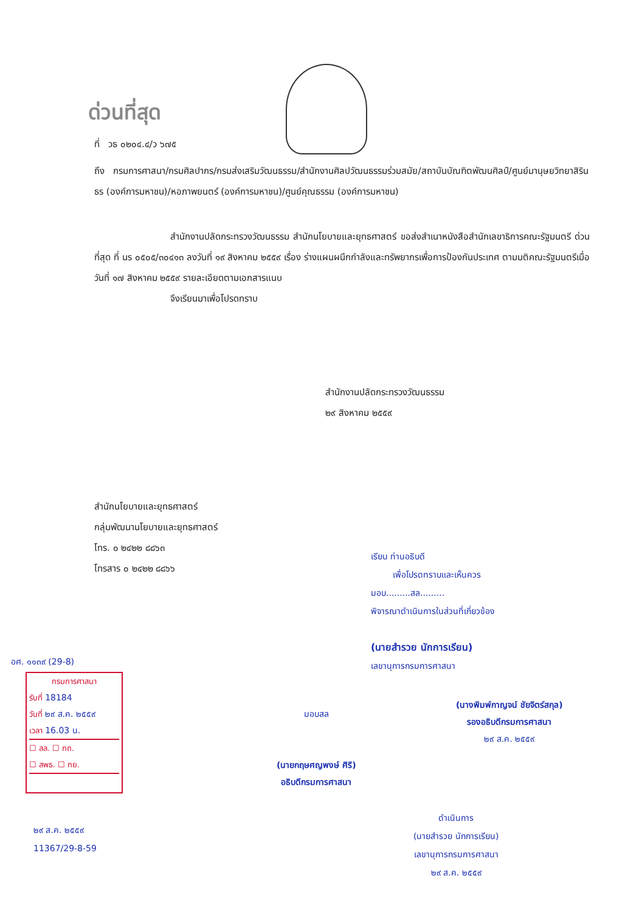ด่วนที่สุด
ที่ วธ ๐๒๐๔.๔/ว ๖๗๕
ถึง กรมการศาสนา/กรมศิลปากร/กรมส่งเสริมวัฒนธรรม/สำนักงานศิลปวัฒนธรรมร่วมสมัย/สถาบันบัณฑิตพัฒนศิลป์/ศูนย์มานุษยวิทยาสิรินธร (องค์การมหาชน)/หอภาพยนตร์ (องค์การมหาชน)/ศูนย์คุณธรรม (องค์การมหาชน)
สำนักงานปลัดกระทรวงวัฒนธรรม สำนักนโยบายและยุทธศาสตร์ ขอส่งสำเนาหนังสือสำนักเลขาธิการคณะรัฐมนตรี ด่วนที่สุด ที่ นร ๐๕๐๕/๓๐๔๑๓ ลงวันที่ ๑๙ สิงหาคม ๒๕๕๙ เรื่อง ร่างแผนผนึกกำลังและทรัพยากรเพื่อการป้องกันประเทศ ตามมติคณะรัฐมนตรีเมื่อวันที่ ๑๗ สิงหาคม ๒๕๕๙ รายละเอียดตามเอกสารแนบ
จึงเรียนมาเพื่อโปรดทราบ
สำนักงานปลัดกระทรวงวัฒนธรรม
๒๙ สิงหาคม ๒๕๕๙
สำนักนโยบายและยุทธศาสตร์
กลุ่มพัฒนานโยบายและยุทธศาสตร์
โทร. ๐ ๒๔๒๒ ๘๘๖๓
โทรสาร ๐ ๒๔๒๒ ๘๘๖๖
เรียน ท่านอธิบดี
เพื่อโปรดทราบและเห็นควร
มอบ.........สล.........
พิจารณาดำเนินการในส่วนที่เกี่ยวข้อง
(นายสำรวย นักการเรียน)
เลขานุการกรมการศาสนา
(นางพิมพ์กาญจน์ ชัยจิตร์สกุล)
รองอธิบดีกรมการศาสนา
๒๙ ส.ค. ๒๕๕๙
มอบสล
(นายกฤษศญพงษ์ ศิริ)
อธิบดีกรมการศาสนา
ดำเนินการ
(นายสำรวย นักการเรียน)
เลขานุการกรมการศาสนา
๒๙ ส.ค. ๒๕๕๙
อศ. ๑๑๓๙ (29-8)
กรมการศาสนา
รับที่ 18184
วันที่ ๒๙ ส.ค. ๒๕๕๙
เวลา 16.03 น.
☐ สล. ☐ กถ.
☐ สพธ. ☐ กย.
๒๙ ส.ค. ๒๕๕๙
11367/29-8-59